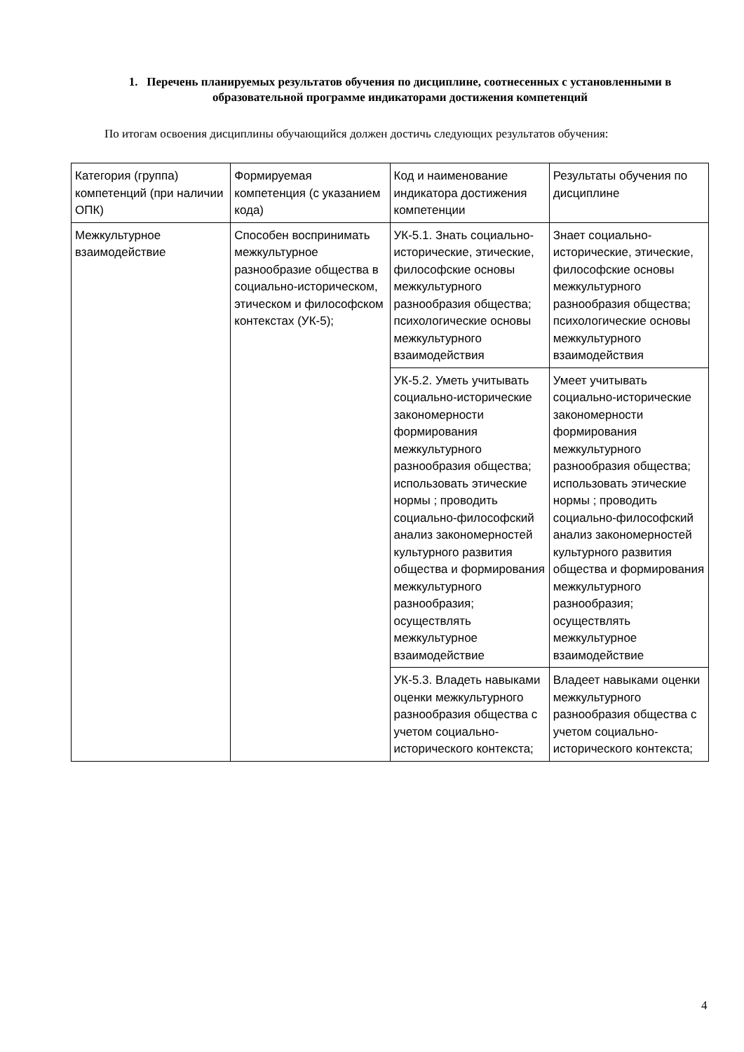1. Перечень планируемых результатов обучения по дисциплине, соотнесенных с установленными в образовательной программе индикаторами достижения компетенций
По итогам освоения дисциплины обучающийся должен достичь следующих результатов обучения:
| Категория (группа) компетенций (при наличии ОПК) | Формируемая компетенция (с указанием кода) | Код и наименование индикатора достижения компетенции | Результаты обучения по дисциплине |
| Межкультурное взаимодействие | Способен воспринимать межкультурное разнообразие общества в социально-историческом, этическом и философском контекстах (УК-5); | УК-5.1. Знать социально-исторические, этические, философские основы межкультурного разнообразия общества; психологические основы межкультурного взаимодействия | Знает социально-исторические, этические, философские основы межкультурного разнообразия общества; психологические основы межкультурного взаимодействия |
| | | УК-5.2. Уметь учитывать социально-исторические закономерности формирования межкультурного разнообразия общества; использовать этические нормы ; проводить социально-философский анализ закономерностей культурного развития общества и формирования межкультурного разнообразия; осуществлять межкультурное взаимодействие | Умеет учитывать социально-исторические закономерности формирования межкультурного разнообразия общества; использовать этические нормы ; проводить социально-философский анализ закономерностей культурного развития общества и формирования межкультурного разнообразия; осуществлять межкультурное взаимодействие |
| | | УК-5.3. Владеть навыками оценки межкультурного разнообразия общества с учетом социально-исторического контекста; | Владеет навыками оценки межкультурного разнообразия общества с учетом социально-исторического контекста; |
4